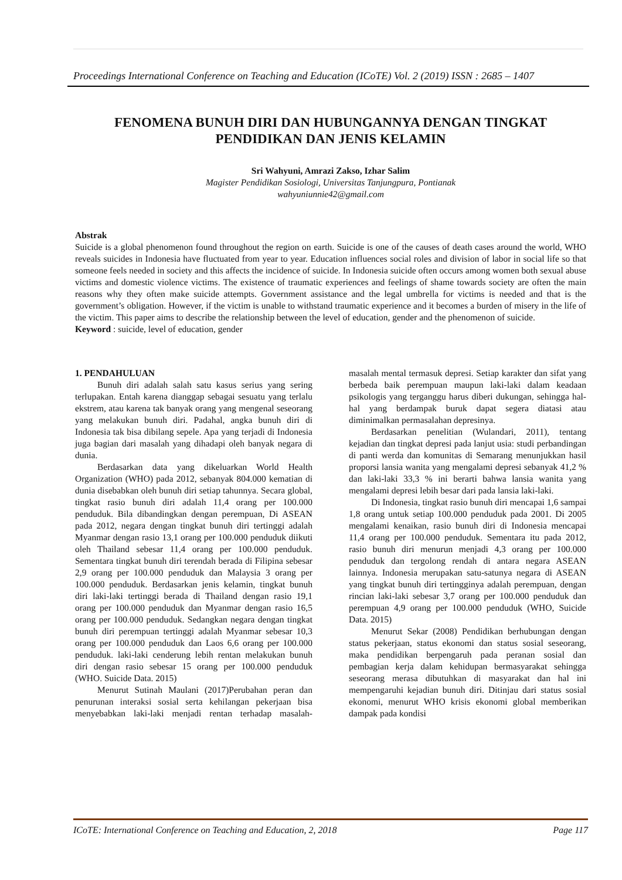Proceedings International Conference on Teaching and Education (ICoTE) Vol. 2 (2019) ISSN : 2685 – 1407
FENOMENA BUNUH DIRI DAN HUBUNGANNYA DENGAN TINGKAT PENDIDIKAN DAN JENIS KELAMIN
Sri Wahyuni, Amrazi Zakso, Izhar Salim
Magister Pendidikan Sosiologi, Universitas Tanjungpura, Pontianak
wahyuniunnie42@gmail.com
Abstrak
Suicide is a global phenomenon found throughout the region on earth. Suicide is one of the causes of death cases around the world, WHO reveals suicides in Indonesia have fluctuated from year to year. Education influences social roles and division of labor in social life so that someone feels needed in society and this affects the incidence of suicide. In Indonesia suicide often occurs among women both sexual abuse victims and domestic violence victims. The existence of traumatic experiences and feelings of shame towards society are often the main reasons why they often make suicide attempts. Government assistance and the legal umbrella for victims is needed and that is the government’s obligation. However, if the victim is unable to withstand traumatic experience and it becomes a burden of misery in the life of the victim. This paper aims to describe the relationship between the level of education, gender and the phenomenon of suicide.
Keyword : suicide, level of education, gender
1. PENDAHULUAN
Bunuh diri adalah salah satu kasus serius yang sering terlupakan. Entah karena dianggap sebagai sesuatu yang terlalu ekstrem, atau karena tak banyak orang yang mengenal seseorang yang melakukan bunuh diri. Padahal, angka bunuh diri di Indonesia tak bisa dibilang sepele. Apa yang terjadi di Indonesia juga bagian dari masalah yang dihadapi oleh banyak negara di dunia.
Berdasarkan data yang dikeluarkan World Health Organization (WHO) pada 2012, sebanyak 804.000 kematian di dunia disebabkan oleh bunuh diri setiap tahunnya. Secara global, tingkat rasio bunuh diri adalah 11,4 orang per 100.000 penduduk. Bila dibandingkan dengan perempuan, Di ASEAN pada 2012, negara dengan tingkat bunuh diri tertinggi adalah Myanmar dengan rasio 13,1 orang per 100.000 penduduk diikuti oleh Thailand sebesar 11,4 orang per 100.000 penduduk. Sementara tingkat bunuh diri terendah berada di Filipina sebesar 2,9 orang per 100.000 penduduk dan Malaysia 3 orang per 100.000 penduduk. Berdasarkan jenis kelamin, tingkat bunuh diri laki-laki tertinggi berada di Thailand dengan rasio 19,1 orang per 100.000 penduduk dan Myanmar dengan rasio 16,5 orang per 100.000 penduduk. Sedangkan negara dengan tingkat bunuh diri perempuan tertinggi adalah Myanmar sebesar 10,3 orang per 100.000 penduduk dan Laos 6,6 orang per 100.000 penduduk. laki-laki cenderung lebih rentan melakukan bunuh diri dengan rasio sebesar 15 orang per 100.000 penduduk (WHO. Suicide Data. 2015)
Menurut Sutinah Maulani (2017)Perubahan peran dan penurunan interaksi sosial serta kehilangan pekerjaan bisa menyebabkan laki-laki menjadi rentan terhadap masalah-masalah mental termasuk depresi. Setiap karakter dan sifat yang berbeda baik perempuan maupun laki-laki dalam keadaan psikologis yang terganggu harus diberi dukungan, sehingga hal-hal yang berdampak buruk dapat segera diatasi atau diminimalkan permasalahan depresinya.
Berdasarkan penelitian (Wulandari, 2011), tentang kejadian dan tingkat depresi pada lanjut usia: studi perbandingan di panti werda dan komunitas di Semarang menunjukkan hasil proporsi lansia wanita yang mengalami depresi sebanyak 41,2 % dan laki-laki 33,3 % ini berarti bahwa lansia wanita yang mengalami depresi lebih besar dari pada lansia laki-laki.
Di Indonesia, tingkat rasio bunuh diri mencapai 1,6 sampai 1,8 orang untuk setiap 100.000 penduduk pada 2001. Di 2005 mengalami kenaikan, rasio bunuh diri di Indonesia mencapai 11,4 orang per 100.000 penduduk. Sementara itu pada 2012, rasio bunuh diri menurun menjadi 4,3 orang per 100.000 penduduk dan tergolong rendah di antara negara ASEAN lainnya. Indonesia merupakan satu-satunya negara di ASEAN yang tingkat bunuh diri tertingginya adalah perempuan, dengan rincian laki-laki sebesar 3,7 orang per 100.000 penduduk dan perempuan 4,9 orang per 100.000 penduduk (WHO, Suicide Data. 2015)
Menurut Sekar (2008) Pendidikan berhubungan dengan status pekerjaan, status ekonomi dan status sosial seseorang, maka pendidikan berpengaruh pada peranan sosial dan pembagian kerja dalam kehidupan bermasyarakat sehingga seseorang merasa dibutuhkan di masyarakat dan hal ini mempengaruhi kejadian bunuh diri. Ditinjau dari status sosial ekonomi, menurut WHO krisis ekonomi global memberikan dampak pada kondisi
ICoTE: International Conference on Teaching and Education, 2, 2018 Page 117